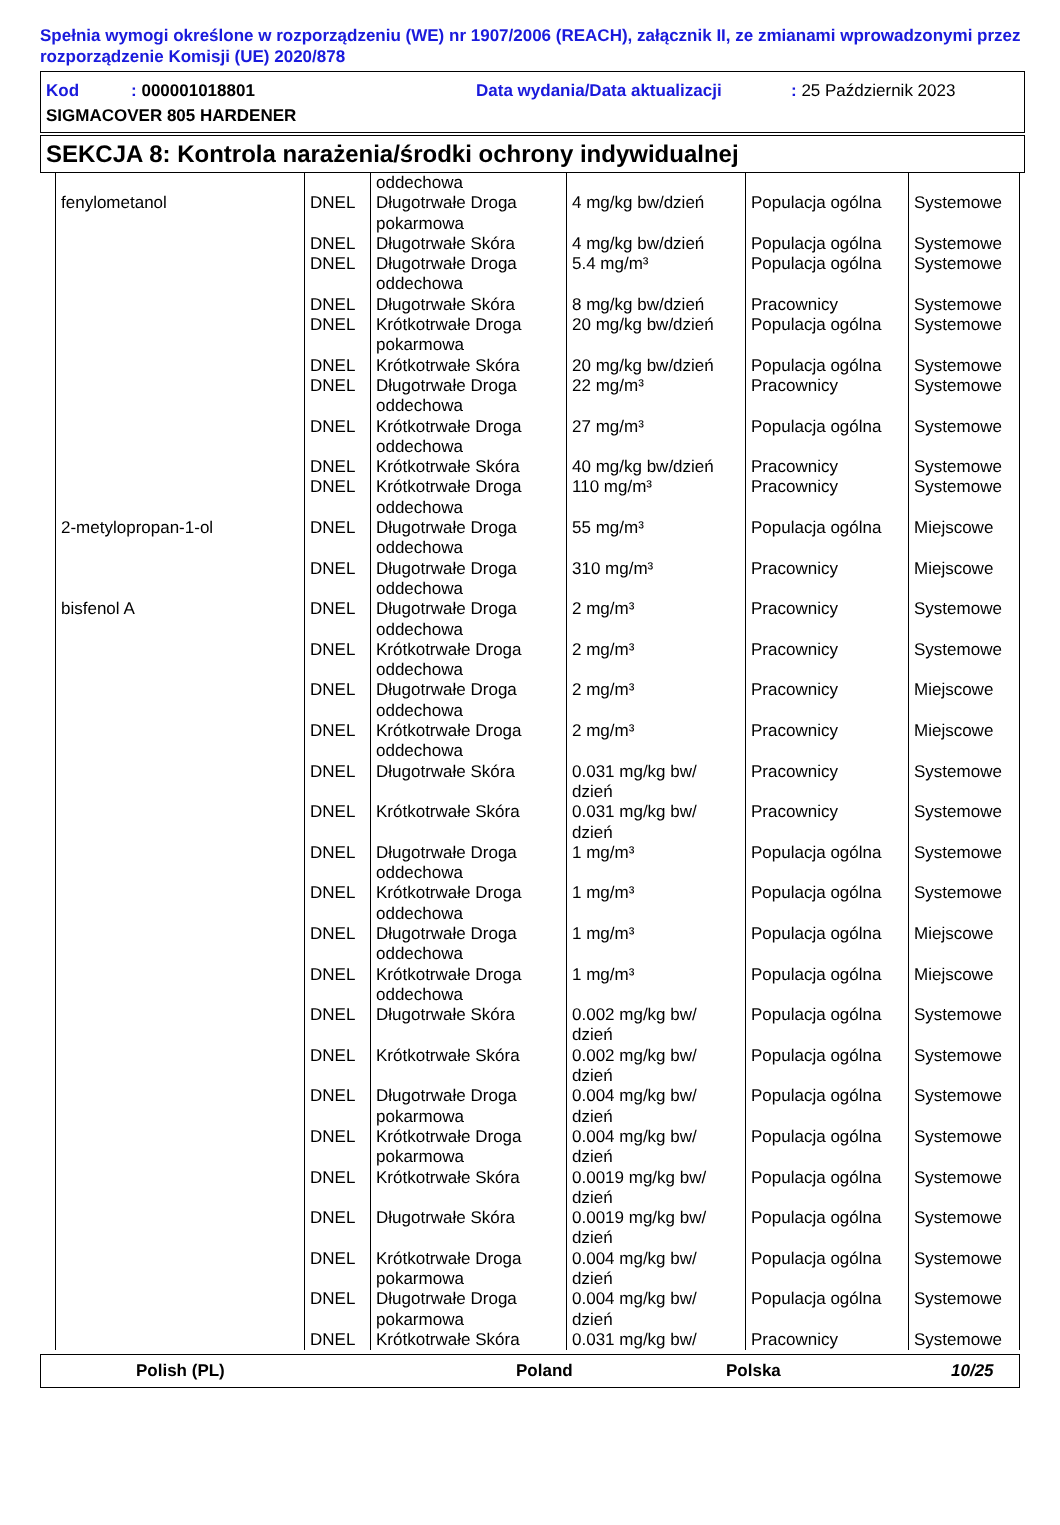Spełnia wymogi określone w rozporządzeniu (WE) nr 1907/2006 (REACH), załącznik II, ze zmianami wprowadzonymi przez rozporządzenie Komisji (UE) 2020/878
Kod : 000001018801 Data wydania/Data aktualizacji: 25 Październik 2023
SIGMACOVER 805 HARDENER
SEKCJA 8: Kontrola narażenia/środki ochrony indywidualnej
| | | oddechowa | | | |
| fenylometanol | DNEL | Długotrwałe Droga pokarmowa | 4 mg/kg bw/dzień | Populacja ogólna | Systemowe |
| | DNEL | Długotrwałe Skóra | 4 mg/kg bw/dzień | Populacja ogólna | Systemowe |
| | DNEL | Długotrwałe Droga oddechowa | 5.4 mg/m³ | Populacja ogólna | Systemowe |
| | DNEL | Długotrwałe Skóra | 8 mg/kg bw/dzień | Pracownicy | Systemowe |
| | DNEL | Krótkotrwałe Droga pokarmowa | 20 mg/kg bw/dzień | Populacja ogólna | Systemowe |
| | DNEL | Krótkotrwałe Skóra | 20 mg/kg bw/dzień | Populacja ogólna | Systemowe |
| | DNEL | Długotrwałe Droga oddechowa | 22 mg/m³ | Pracownicy | Systemowe |
| | DNEL | Krótkotrwałe Droga oddechowa | 27 mg/m³ | Populacja ogólna | Systemowe |
| | DNEL | Krótkotrwałe Skóra | 40 mg/kg bw/dzień | Pracownicy | Systemowe |
| | DNEL | Krótkotrwałe Droga oddechowa | 110 mg/m³ | Pracownicy | Systemowe |
| 2-metylopropan-1-ol | DNEL | Długotrwałe Droga oddechowa | 55 mg/m³ | Populacja ogólna | Miejscowe |
| | DNEL | Długotrwałe Droga oddechowa | 310 mg/m³ | Pracownicy | Miejscowe |
| bisfenol A | DNEL | Długotrwałe Droga oddechowa | 2 mg/m³ | Pracownicy | Systemowe |
| | DNEL | Krótkotrwałe Droga oddechowa | 2 mg/m³ | Pracownicy | Systemowe |
| | DNEL | Długotrwałe Droga oddechowa | 2 mg/m³ | Pracownicy | Miejscowe |
| | DNEL | Krótkotrwałe Droga oddechowa | 2 mg/m³ | Pracownicy | Miejscowe |
| | DNEL | Długotrwałe Skóra | 0.031 mg/kg bw/ dzień | Pracownicy | Systemowe |
| | DNEL | Krótkotrwałe Skóra | 0.031 mg/kg bw/ dzień | Pracownicy | Systemowe |
| | DNEL | Długotrwałe Droga oddechowa | 1 mg/m³ | Populacja ogólna | Systemowe |
| | DNEL | Krótkotrwałe Droga oddechowa | 1 mg/m³ | Populacja ogólna | Systemowe |
| | DNEL | Długotrwałe Droga oddechowa | 1 mg/m³ | Populacja ogólna | Miejscowe |
| | DNEL | Krótkotrwałe Droga oddechowa | 1 mg/m³ | Populacja ogólna | Miejscowe |
| | DNEL | Długotrwałe Skóra | 0.002 mg/kg bw/ dzień | Populacja ogólna | Systemowe |
| | DNEL | Krótkotrwałe Skóra | 0.002 mg/kg bw/ dzień | Populacja ogólna | Systemowe |
| | DNEL | Długotrwałe Droga pokarmowa | 0.004 mg/kg bw/ dzień | Populacja ogólna | Systemowe |
| | DNEL | Krótkotrwałe Droga pokarmowa | 0.004 mg/kg bw/ dzień | Populacja ogólna | Systemowe |
| | DNEL | Krótkotrwałe Skóra | 0.0019 mg/kg bw/ dzień | Populacja ogólna | Systemowe |
| | DNEL | Długotrwałe Skóra | 0.0019 mg/kg bw/ dzień | Populacja ogólna | Systemowe |
| | DNEL | Krótkotrwałe Droga pokarmowa | 0.004 mg/kg bw/ dzień | Populacja ogólna | Systemowe |
| | DNEL | Długotrwałe Droga pokarmowa | 0.004 mg/kg bw/ dzień | Populacja ogólna | Systemowe |
| | DNEL | Krótkotrwałe Skóra | 0.031 mg/kg bw/ | Pracownicy | Systemowe |
Polish (PL) Poland Polska 10/25